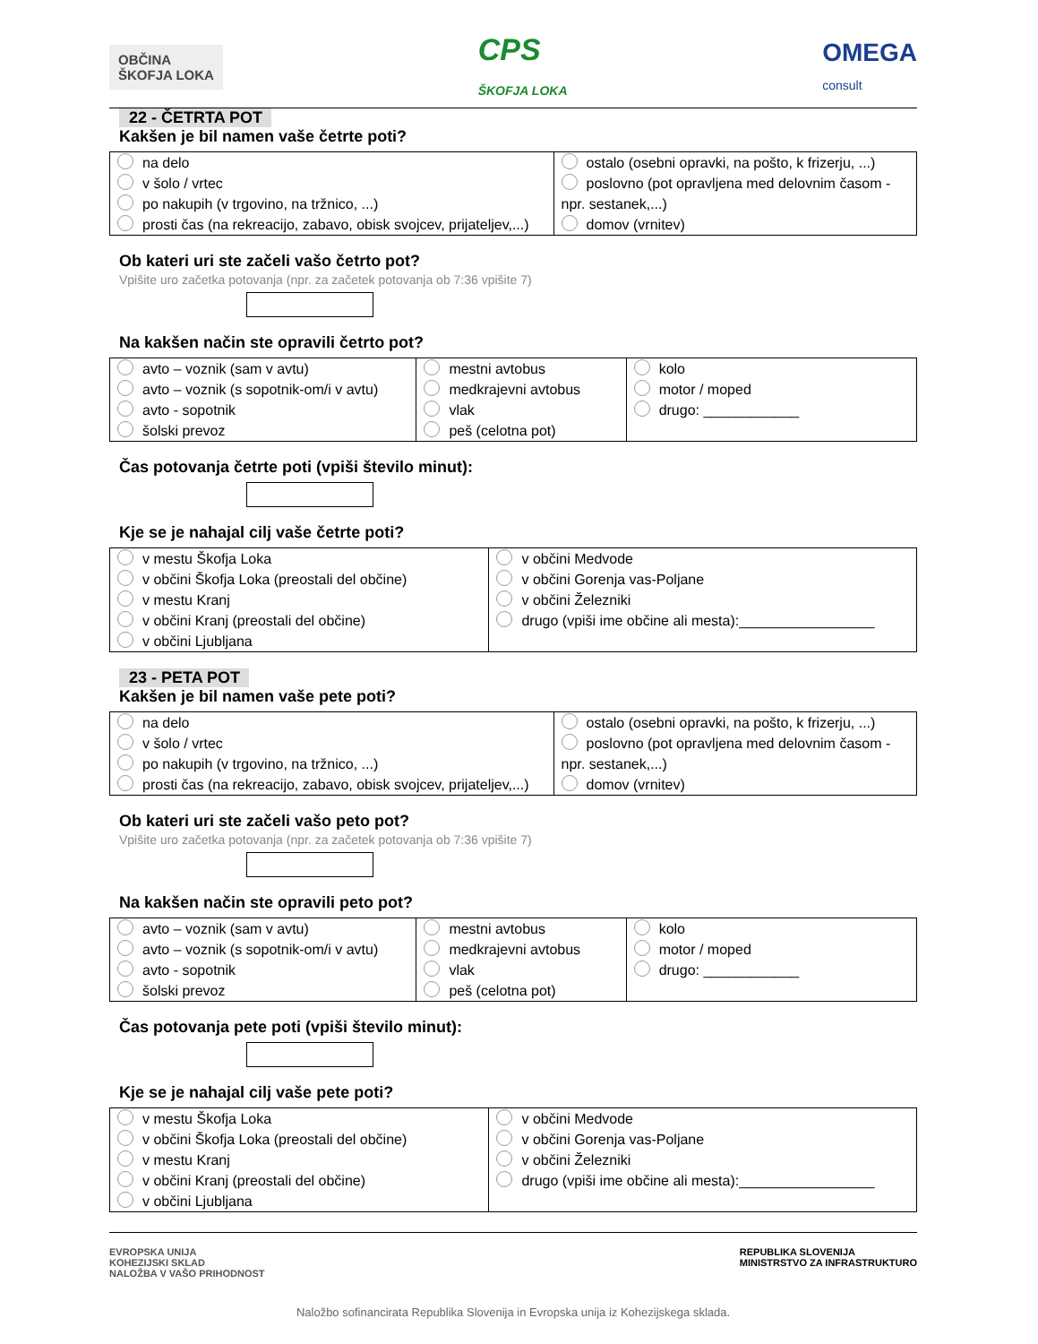OBČINA
ŠKOFJA LOKA
CPS
ŠKOFJA LOKA
OMEGA
consult
22 - ČETRTA POT
Kakšen je bil namen vaše četrte poti?
| na delo v šolo / vrtec po nakupih (v trgovino, na tržnico, ...) prosti čas (na rekreacijo, zabavo, obisk svojcev, prijateljev,...) | ostalo (osebni opravki, na pošto, k frizerju, ...) poslovno (pot opravljena med delovnim časom - npr. sestanek,...) domov (vrnitev) |
Ob kateri uri ste začeli vašo četrto pot?
Vpišite uro začetka potovanja (npr. za začetek potovanja ob 7:36 vpišite 7)
Na kakšen način ste opravili četrto pot?
| avto – voznik (sam v avtu) avto – voznik (s sopotnik-om/i v avtu) avto - sopotnik šolski prevoz | mestni avtobus medkrajevni avtobus vlak peš (celotna pot) | kolo motor / moped drugo: ____________ |
Čas potovanja četrte poti (vpiši število minut):
Kje se je nahajal cilj vaše četrte poti?
| v mestu Škofja Loka v občini Škofja Loka (preostali del občine) v mestu Kranj v občini Kranj (preostali del občine) v občini Ljubljana | v občini Medvode v občini Gorenja vas-Poljane v občini Železniki drugo (vpiši ime občine ali mesta):_________________ |
23 - PETA POT
Kakšen je bil namen vaše pete poti?
| na delo v šolo / vrtec po nakupih (v trgovino, na tržnico, ...) prosti čas (na rekreacijo, zabavo, obisk svojcev, prijateljev,...) | ostalo (osebni opravki, na pošto, k frizerju, ...) poslovno (pot opravljena med delovnim časom - npr. sestanek,...) domov (vrnitev) |
Ob kateri uri ste začeli vašo peto pot?
Vpišite uro začetka potovanja (npr. za začetek potovanja ob 7:36 vpišite 7)
Na kakšen način ste opravili peto pot?
| avto – voznik (sam v avtu) avto – voznik (s sopotnik-om/i v avtu) avto - sopotnik šolski prevoz | mestni avtobus medkrajevni avtobus vlak peš (celotna pot) | kolo motor / moped drugo: ____________ |
Čas potovanja pete poti (vpiši število minut):
Kje se je nahajal cilj vaše pete poti?
| v mestu Škofja Loka v občini Škofja Loka (preostali del občine) v mestu Kranj v občini Kranj (preostali del občine) v občini Ljubljana | v občini Medvode v občini Gorenja vas-Poljane v občini Železniki drugo (vpiši ime občine ali mesta):_________________ |
EVROPSKA UNIJA
KOHEZIJSKI SKLAD
NALOŽBA V VAŠO PRIHODNOST
REPUBLIKA SLOVENIJA
MINISTRSTVO ZA INFRASTRUKTURO
Naložbo sofinancirata Republika Slovenija in Evropska unija iz Kohezijskega sklada.